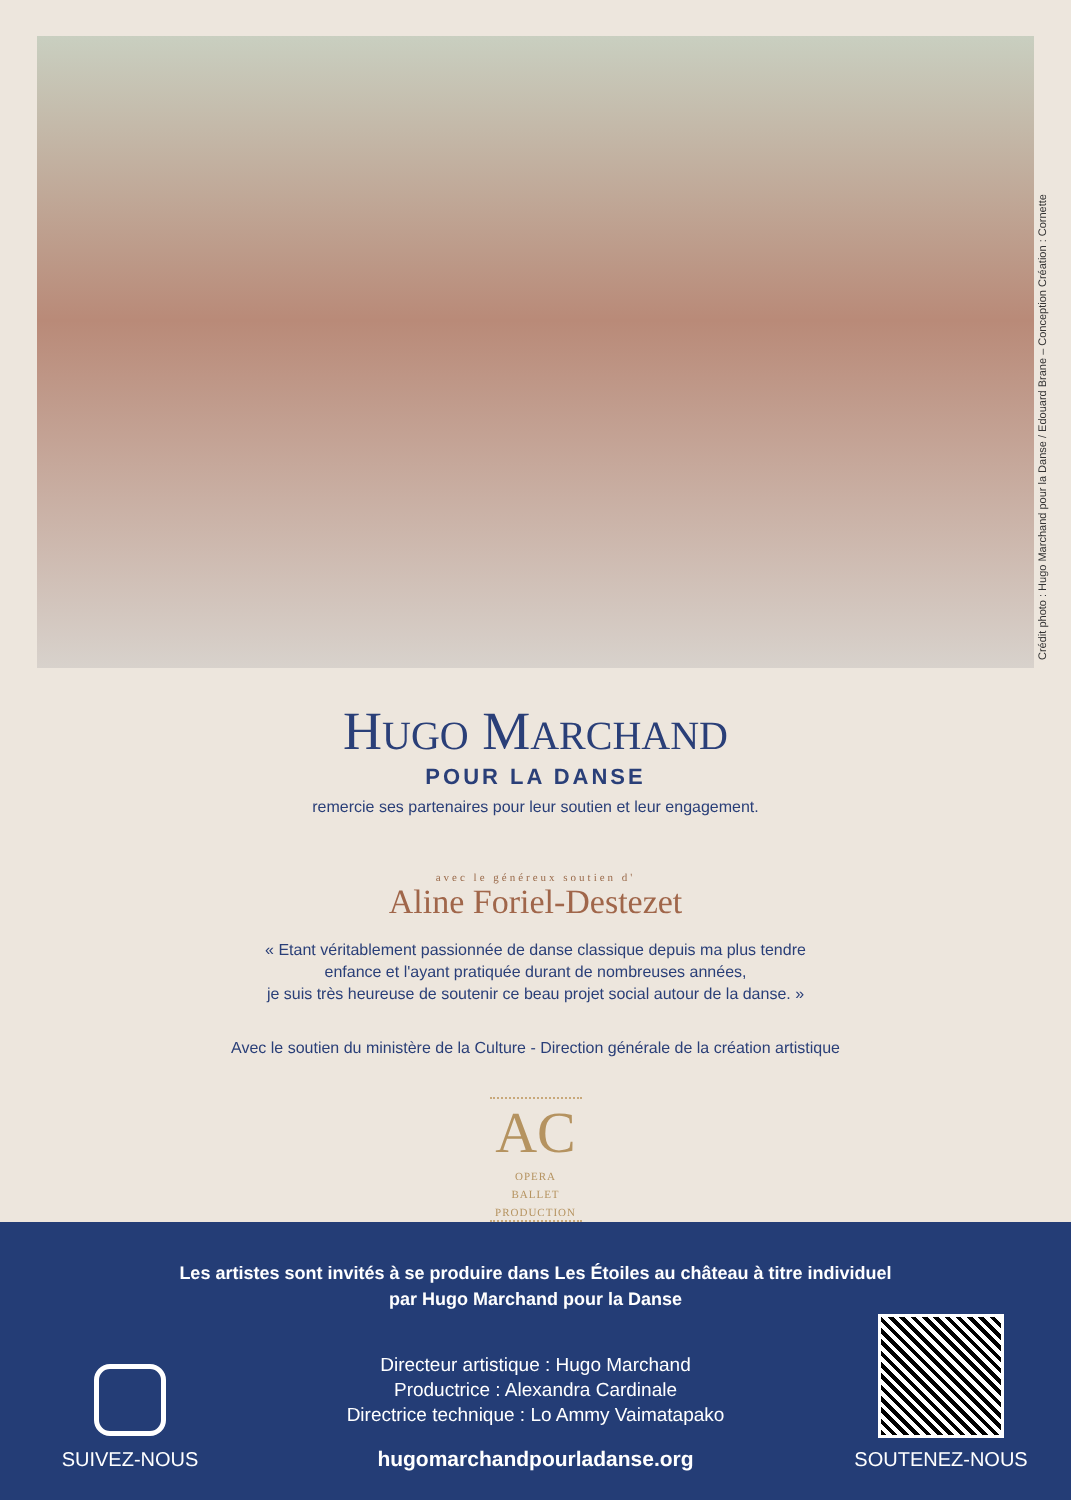Crédit photo : Hugo Marchand pour la Danse / Edouard Brane – Conception Création : Cornette
HUGO MARCHAND
POUR LA DANSE
remercie ses partenaires pour leur soutien et leur engagement.
avec le généreux soutien d'
Aline Foriel-Destezet
« Etant véritablement passionnée de danse classique depuis ma plus tendre
enfance et l'ayant pratiquée durant de nombreuses années,
je suis très heureuse de soutenir ce beau projet social autour de la danse. »
Avec le soutien du ministère de la Culture - Direction générale de la création artistique
AC
OPERA BALLET
PRODUCTION
Les artistes sont invités à se produire dans Les Étoiles au château à titre individuel
par Hugo Marchand pour la Danse
SUIVEZ-NOUS
Directeur artistique : Hugo Marchand
Productrice : Alexandra Cardinale
Directrice technique : Lo Ammy Vaimatapako
hugomarchandpourladanse.org
SOUTENEZ-NOUS